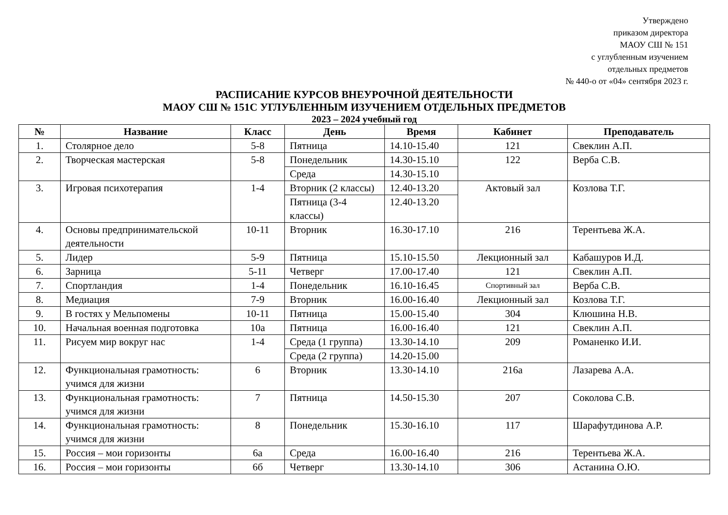Утверждено
приказом директора
МАОУ СШ № 151
с углубленным изучением
отдельных предметов
№ 440-о от «04» сентября 2023 г.
РАСПИСАНИЕ КУРСОВ ВНЕУРОЧНОЙ ДЕЯТЕЛЬНОСТИ
МАОУ СШ № 151С УГЛУБЛЕННЫМ ИЗУЧЕНИЕМ ОТДЕЛЬНЫХ ПРЕДМЕТОВ
2023 – 2024 учебный год
| № | Название | Класс | День | Время | Кабинет | Преподаватель |
| --- | --- | --- | --- | --- | --- | --- |
| 1. | Столярное дело | 5-8 | Пятница | 14.10-15.40 | 121 | Свеклин А.П. |
| 2. | Творческая мастерская | 5-8 | Понедельник | 14.30-15.10 | 122 | Верба С.В. |
| | | | Среда | 14.30-15.10 | | |
| 3. | Игровая психотерапия | 1-4 | Вторник (2 классы) | 12.40-13.20 | Актовый зал | Козлова Т.Г. |
| | | | Пятница (3-4 классы) | 12.40-13.20 | | |
| 4. | Основы предпринимательской деятельности | 10-11 | Вторник | 16.30-17.10 | 216 | Терентьева Ж.А. |
| 5. | Лидер | 5-9 | Пятница | 15.10-15.50 | Лекционный зал | Кабашуров И.Д. |
| 6. | Зарница | 5-11 | Четверг | 17.00-17.40 | 121 | Свеклин А.П. |
| 7. | Спортландия | 1-4 | Понедельник | 16.10-16.45 | Спортивный зал | Верба С.В. |
| 8. | Медиация | 7-9 | Вторник | 16.00-16.40 | Лекционный зал | Козлова Т.Г. |
| 9. | В гостях у Мельпомены | 10-11 | Пятница | 15.00-15.40 | 304 | Клюшина Н.В. |
| 10. | Начальная военная подготовка | 10а | Пятница | 16.00-16.40 | 121 | Свеклин А.П. |
| 11. | Рисуем мир вокруг нас | 1-4 | Среда (1 группа) | 13.30-14.10 | 209 | Романенко И.И. |
| | | | Среда (2 группа) | 14.20-15.00 | | |
| 12. | Функциональная грамотность: учимся для жизни | 6 | Вторник | 13.30-14.10 | 216а | Лазарева А.А. |
| 13. | Функциональная грамотность: учимся для жизни | 7 | Пятница | 14.50-15.30 | 207 | Соколова С.В. |
| 14. | Функциональная грамотность: учимся для жизни | 8 | Понедельник | 15.30-16.10 | 117 | Шарафутдинова А.Р. |
| 15. | Россия – мои горизонты | 6а | Среда | 16.00-16.40 | 216 | Терентьева Ж.А. |
| 16. | Россия – мои горизонты | 6б | Четверг | 13.30-14.10 | 306 | Астанина О.Ю. |